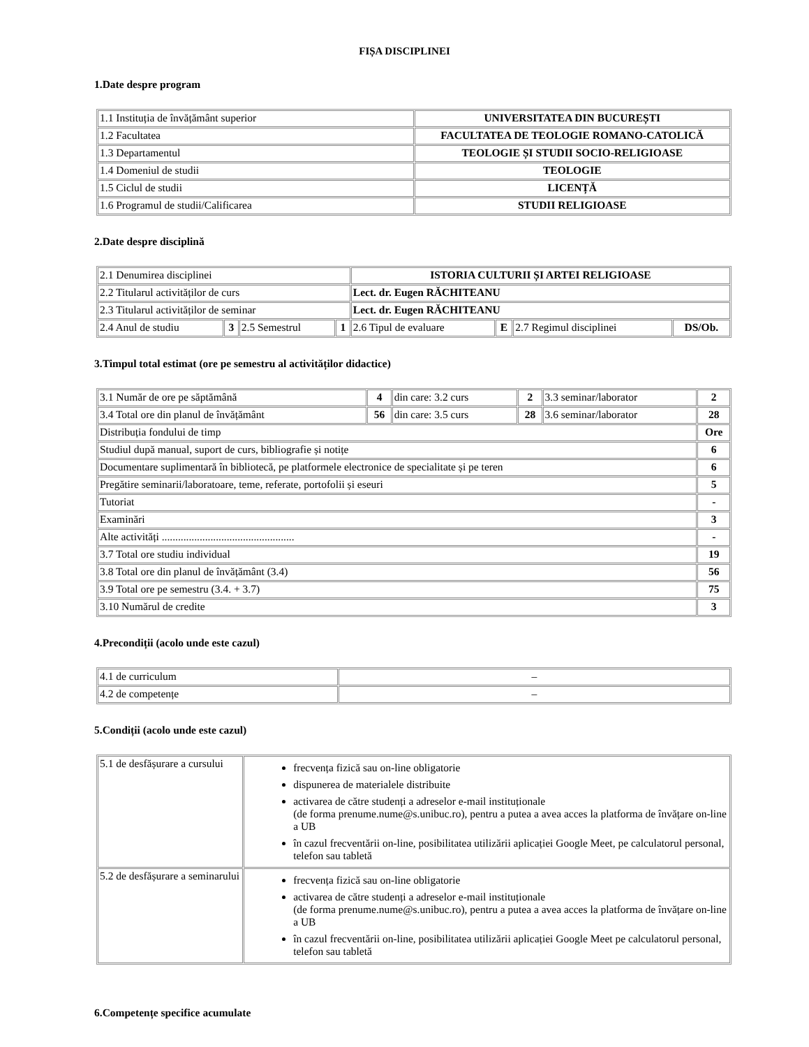FIȘA DISCIPLINEI
1.Date despre program
| 1.1 Instituția de învățământ superior | UNIVERSITATEA DIN BUCUREȘTI |
| 1.2 Facultatea | FACULTATEA DE TEOLOGIE ROMANO-CATOLICĂ |
| 1.3 Departamentul | TEOLOGIE ȘI STUDII SOCIO-RELIGIOASE |
| 1.4 Domeniul de studii | TEOLOGIE |
| 1.5 Ciclul de studii | LICENȚĂ |
| 1.6 Programul de studii/Calificarea | STUDII RELIGIOASE |
2.Date despre disciplină
| 2.1 Denumirea disciplinei | | | | ISTORIA CULTURII ȘI ARTEI RELIGIOASE | | | |
| 2.2 Titularul activităților de curs | | | | Lect. dr. Eugen RĂCHITEANU | | | |
| 2.3 Titularul activităților de seminar | | | | Lect. dr. Eugen RĂCHITEANU | | | |
| 2.4 Anul de studiu | 3 | 2.5 Semestrul | 1 | 2.6 Tipul de evaluare | E | 2.7 Regimul disciplinei | DS/Ob. |
3.Timpul total estimat (ore pe semestru al activităților didactice)
| 3.1 Număr de ore pe săptămână | 4 | din care: 3.2 curs | 2 | 3.3 seminar/laborator | 2 |
| 3.4 Total ore din planul de învățământ | 56 | din care: 3.5 curs | 28 | 3.6 seminar/laborator | 28 |
| Distribuția fondului de timp | | | | | Ore |
| Studiul după manual, suport de curs, bibliografie și notițe | | | | | 6 |
| Documentare suplimentară în bibliotecă, pe platformele electronice de specialitate și pe teren | | | | | 6 |
| Pregătire seminarii/laboratoare, teme, referate, portofolii și eseuri | | | | | 5 |
| Tutoriat | | | | | - |
| Examinări | | | | | 3 |
| Alte activități ................................................. | | | | | - |
| 3.7 Total ore studiu individual | | | | | 19 |
| 3.8 Total ore din planul de învățământ (3.4) | | | | | 56 |
| 3.9 Total ore pe semestru (3.4. + 3.7) | | | | | 75 |
| 3.10 Numărul de credite | | | | | 3 |
4.Precondiții (acolo unde este cazul)
| 4.1 de curriculum | – |
| 4.2 de competențe | – |
5.Condiții (acolo unde este cazul)
| 5.1 de desfășurare a cursului | frecvența fizică sau on-line obligatorie dispunerea de materialele distribuite activarea de către studenți a adreselor e-mail instituționale (de forma prenume.nume@s.unibuc.ro), pentru a putea a avea acces la platforma de învățare on-line a UB în cazul frecventării on-line, posibilitatea utilizării aplicației Google Meet, pe calculatorul personal, telefon sau tabletă |
| 5.2 de desfășurare a seminarului | frecvența fizică sau on-line obligatorie activarea de către studenți a adreselor e-mail instituționale (de forma prenume.nume@s.unibuc.ro), pentru a putea a avea acces la platforma de învățare on-line a UB în cazul frecventării on-line, posibilitatea utilizării aplicației Google Meet pe calculatorul personal, telefon sau tabletă |
6.Competențe specifice acumulate